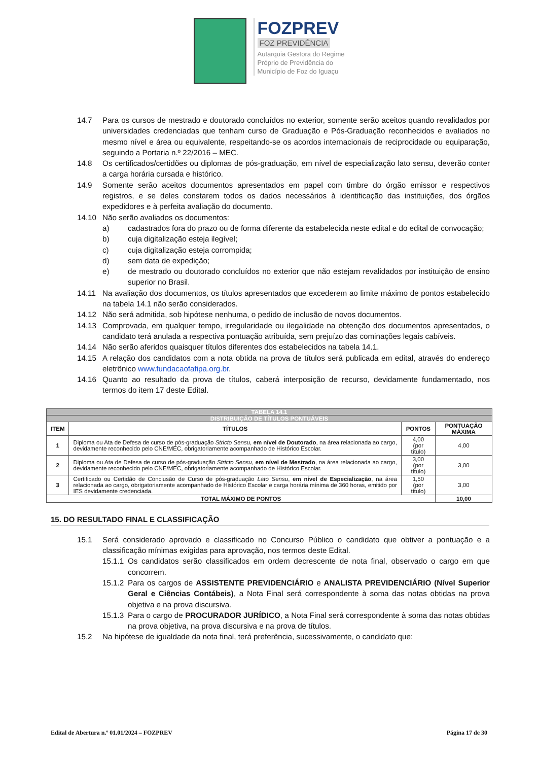FOZPREV
FOZ PREVIDÊNCIA
Autarquia Gestora do Regime
Próprio de Previdência do
Município de Foz do Iguaçu
14.7 Para os cursos de mestrado e doutorado concluídos no exterior, somente serão aceitos quando revalidados por universidades credenciadas que tenham curso de Graduação e Pós-Graduação reconhecidos e avaliados no mesmo nível e área ou equivalente, respeitando-se os acordos internacionais de reciprocidade ou equiparação, seguindo a Portaria n.º 22/2016 – MEC.
14.8 Os certificados/certidões ou diplomas de pós-graduação, em nível de especialização lato sensu, deverão conter a carga horária cursada e histórico.
14.9 Somente serão aceitos documentos apresentados em papel com timbre do órgão emissor e respectivos registros, e se deles constarem todos os dados necessários à identificação das instituições, dos órgãos expedidores e à perfeita avaliação do documento.
14.10 Não serão avaliados os documentos:
a) cadastrados fora do prazo ou de forma diferente da estabelecida neste edital e do edital de convocação;
b) cuja digitalização esteja ilegível;
c) cuja digitalização esteja corrompida;
d) sem data de expedição;
e) de mestrado ou doutorado concluídos no exterior que não estejam revalidados por instituição de ensino superior no Brasil.
14.11 Na avaliação dos documentos, os títulos apresentados que excederem ao limite máximo de pontos estabelecido na tabela 14.1 não serão considerados.
14.12 Não será admitida, sob hipótese nenhuma, o pedido de inclusão de novos documentos.
14.13 Comprovada, em qualquer tempo, irregularidade ou ilegalidade na obtenção dos documentos apresentados, o candidato terá anulada a respectiva pontuação atribuída, sem prejuízo das cominações legais cabíveis.
14.14 Não serão aferidos quaisquer títulos diferentes dos estabelecidos na tabela 14.1.
14.15 A relação dos candidatos com a nota obtida na prova de títulos será publicada em edital, através do endereço eletrônico www.fundacaofafipa.org.br.
14.16 Quanto ao resultado da prova de títulos, caberá interposição de recurso, devidamente fundamentado, nos termos do item 17 deste Edital.
| TABELA 14.1 | | | |
| DISTRIBUIÇÃO DE TÍTULOS PONTUÁVEIS | | | |
| ITEM | TÍTULOS | PONTOS | PONTUAÇÃO MÁXIMA |
| 1 | Diploma ou Ata de Defesa de curso de pós-graduação Stricto Sensu , em nível de Doutorado , na área relacionada ao cargo, devidamente reconhecido pelo CNE/MEC, obrigatoriamente acompanhado de Histórico Escolar. | 4,00 (por título) | 4,00 |
| 2 | Diploma ou Ata de Defesa de curso de pós-graduação Stricto Sensu , em nível de Mestrado , na área relacionada ao cargo, devidamente reconhecido pelo CNE/MEC, obrigatoriamente acompanhado de Histórico Escolar. | 3,00 (por título) | 3,00 |
| 3 | Certificado ou Certidão de Conclusão de Curso de pós-graduação Lato Sensu , em nível de Especialização , na área relacionada ao cargo, obrigatoriamente acompanhado de Histórico Escolar e carga horária mínima de 360 horas, emitido por IES devidamente credenciada. | 1,50 (por título) | 3,00 |
| TOTAL MÁXIMO DE PONTOS | | | 10,00 |
15. DO RESULTADO FINAL E CLASSIFICAÇÃO
15.1 Será considerado aprovado e classificado no Concurso Público o candidato que obtiver a pontuação e a classificação mínimas exigidas para aprovação, nos termos deste Edital.
15.1.1 Os candidatos serão classificados em ordem decrescente de nota final, observado o cargo em que concorrem.
15.1.2 Para os cargos de ASSISTENTE PREVIDENCIÁRIO e ANALISTA PREVIDENCIÁRIO (Nível Superior Geral e Ciências Contábeis), a Nota Final será correspondente à soma das notas obtidas na prova objetiva e na prova discursiva.
15.1.3 Para o cargo de PROCURADOR JURÍDICO, a Nota Final será correspondente à soma das notas obtidas na prova objetiva, na prova discursiva e na prova de títulos.
15.2 Na hipótese de igualdade da nota final, terá preferência, sucessivamente, o candidato que:
Edital de Abertura n.º 01.01/2024 – FOZPREV Página 17 de 30